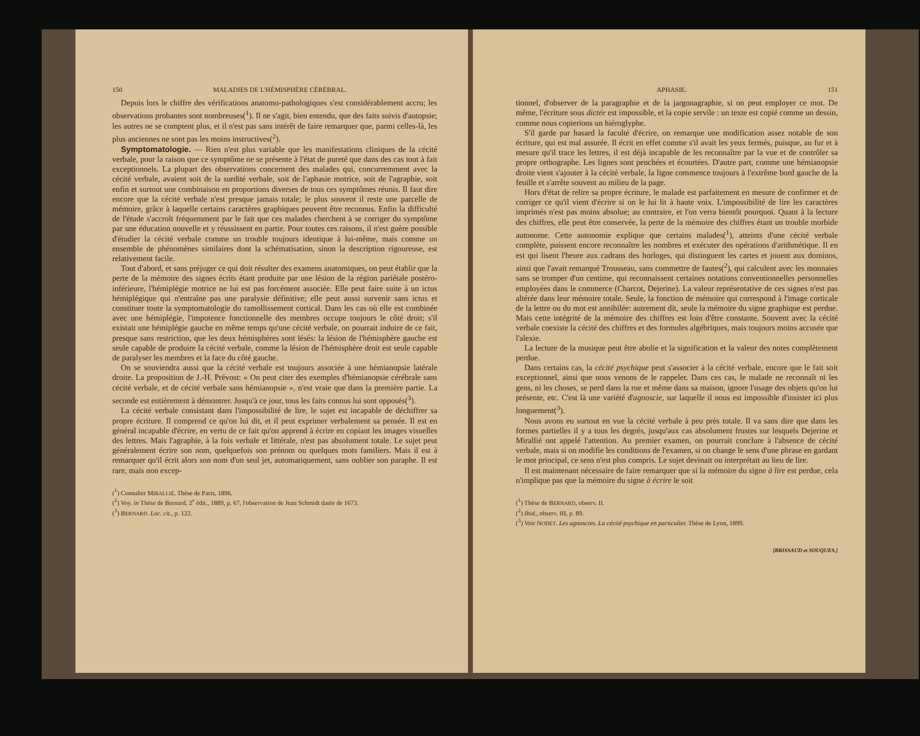150 MALADIES DE L'HÉMISPHÈRE CÉRÉBRAL.
Depuis lors le chiffre des vérifications anatomo-pathologiques s'est considérablement accru; les observations probantes sont nombreuses(<sup>1</sup>). Il ne s'agit, bien entendu, que des faits suivis d'autopsie; les autres ne se comptent plus, et il n'est pas sans intérêt de faire remarquer que, parmi celles-là, les plus anciennes ne sont pas les moins instructives(<sup>2</sup>).
Symptomatologie. — Rien n'est plus variable que les manifestations cliniques de la cécité verbale, pour la raison que ce symptôme ne se présente à l'état de pureté que dans des cas tout à fait exceptionnels. La plupart des observations concernent des malades qui, concurremment avec la cécité verbale, avaient soit de la surdité verbale, soit de l'aphasie motrice, soit de l'agraphie, soit enfin et surtout une combinaison en proportions diverses de tous ces symptômes réunis. Il faut dire encore que la cécité verbale n'est presque jamais totale; le plus souvent il reste une parcelle de mémoire, grâce à laquelle certains caractères graphiques peuvent être reconnus. Enfin la difficulté de l'étude s'accroît fréquemment par le fait que ces malades cherchent à se corriger du symptôme par une éducation nouvelle et y réussissent en partie. Pour toutes ces raisons, il n'est guère possible d'étudier la cécité verbale comme un trouble toujours identique à lui-même, mais comme un ensemble de phénomènes similaires dont la schématisation, sinon la description rigoureuse, est relativement facile.
Tout d'abord, et sans préjuger ce qui doit résulter des examens anatomiques, on peut établir que la perte de la mémoire des signes écrits étant produite par une lésion de la région pariétale postéro-inférieure, l'hémiplégie motrice ne lui est pas forcément associée. Elle peut faire suite à un ictus hémiplégique qui n'entraîne pas une paralysie définitive; elle peut aussi survenir sans ictus et constituer toute la symptomatologie du ramollissement cortical. Dans les cas où elle est combinée avec une hémiplégie, l'impotence fonctionnelle des membres occupe toujours le côté droit; s'il existait une hémiplégie gauche en même temps qu'une cécité verbale, on pourrait induire de ce fait, presque sans restriction, que les deux hémisphères sont lésés: la lésion de l'hémisphère gauche est seule capable de produire la cécité verbale, comme la lésion de l'hémisphère droit est seule capable de paralyser les membres et la face du côté gauche.
On se souviendra aussi que la cécité verbale est toujours associée à une hémianopsie latérale droite. La proposition de J.-H. Prévost: « On peut citer des exemples d'hémianopsie cérébrale sans cécité verbale, et de cécité verbale sans hémianopsie », n'est vraie que dans la première partie. La seconde est entièrement à démontrer. Jusqu'à ce jour, tous les faits connus lui sont opposés(<sup>3</sup>).
La cécité verbale consistant dans l'impossibilité de lire, le sujet est incapable de déchiffrer sa propre écriture. Il comprend ce qu'on lui dit, et il peut exprimer verbalement sa pensée. Il est en général incapable d'écrire, en vertu de ce fait qu'on apprend à écrire en copiant les images visuelles des lettres. Mais l'agraphie, à la fois verbale et littérale, n'est pas absolument totale. Le sujet peut généralement écrire son nom, quelquefois son prénom ou quelques mots familiers. Mais il est à remarquer qu'il écrit alors son nom d'un seul jet, automatiquement, sans oublier son paraphe. Il est rare, mais non excep-
(<sup>1</sup>) Consulter MIRALLIÉ. Thèse de Paris, 1896.
(<sup>2</sup>) Voy. in Thèse de Bernard, 2<sup>e</sup> édit., 1889, p. 67, l'observation de Jean Schmidt datée de 1673.
(<sup>3</sup>) BERNARD. Loc. cit., p. 122.
APHASIE. 151
tionnel, d'observer de la paragraphie et de la jargonagraphie, si on peut employer ce mot. De même, l'écriture sous dictée est impossible, et la copie servile : un texte est copié comme un dessin, comme nous copierions un hiéroglyphe.
S'il garde par hasard la faculté d'écrire, on remarque une modification assez notable de son écriture, qui est mal assurée. Il écrit en effet comme s'il avait les yeux fermés, puisque, au fur et à mesure qu'il trace les lettres, il est déjà incapable de les reconnaître par la vue et de contrôler sa propre orthographe. Les lignes sont penchées et écourtées. D'autre part, comme une hémianopsie droite vient s'ajouter à la cécité verbale, la ligne commence toujours à l'extrême bord gauche de la feuille et s'arrête souvent au milieu de la page.
Hors d'état de relire sa propre écriture, le malade est parfaitement en mesure de confirmer et de corriger ce qu'il vient d'écrire si on le lui lit à haute voix. L'impossibilité de lire les caractères imprimés n'est pas moins absolue; au contraire, et l'on verra bientôt pourquoi. Quant à la lecture des chiffres, elle peut être conservée, la perte de la mémoire des chiffres étant un trouble morbide autonome. Cette autonomie explique que certains malades(<sup>1</sup>), atteints d'une cécité verbale complète, puissent encore reconnaître les nombres et exécuter des opérations d'arithmétique. Il en est qui lisent l'heure aux cadrans des horloges, qui distinguent les cartes et jouent aux dominos, ainsi que l'avait remarqué Trousseau, sans commettre de fautes(<sup>2</sup>), qui calculent avec les monnaies sans se tromper d'un centime, qui reconnaissent certaines notations conventionnelles personnelles employées dans le commerce (Charcot, Dejerine). La valeur représentative de ces signes n'est pas altérée dans leur mémoire totale. Seule, la fonction de mémoire qui correspond à l'image corticale de la lettre ou du mot est annihilée: autrement dit, seule la mémoire du signe graphique est perdue. Mais cette intégrité de la mémoire des chiffres est loin d'être constante. Souvent avec la cécité verbale coexiste la cécité des chiffres et des formules algébriques, mais toujours moins accusée que l'alexie.
La lecture de la musique peut être abolie et la signification et la valeur des notes complètement perdue.
Dans certains cas, la cécité psychique peut s'associer à la cécité verbale, encore que le fait soit exceptionnel, ainsi que nous venons de le rappeler. Dans ces cas, le malade ne reconnaît ni les gens, ni les choses, se perd dans la rue et même dans sa maison, ignore l'usage des objets qu'on lui présente, etc. C'est là une variété d'agnoscie, sur laquelle il nous est impossible d'insister ici plus longuement(<sup>3</sup>).
Nous avons eu surtout en vue la cécité verbale à peu près totale. Il va sans dire que dans les formes partielles il y a tous les degrés, jusqu'aux cas absolument frustes sur lesquels Dejerine et Mirallié ont appelé l'attention. Au premier examen, on pourrait conclure à l'absence de cécité verbale, mais si on modifie les conditions de l'examen, si on change le sens d'une phrase en gardant le mot principal, ce sens n'est plus compris. Le sujet devinait ou interprétait au lieu de lire.
Il est maintenant nécessaire de faire remarquer que si la mémoire du signe à lire est perdue, cela n'implique pas que la mémoire du signe à écrire le soit
(<sup>1</sup>) Thèse de BERNARD, observ. II.
(<sup>2</sup>) Ibid., observ. III, p. 89.
(<sup>3</sup>) Voir NODET. Les agnoscies. La cécité psychique en particulier. Thèse de Lyon, 1899.
[BRISSAUD et SOUQUES.]